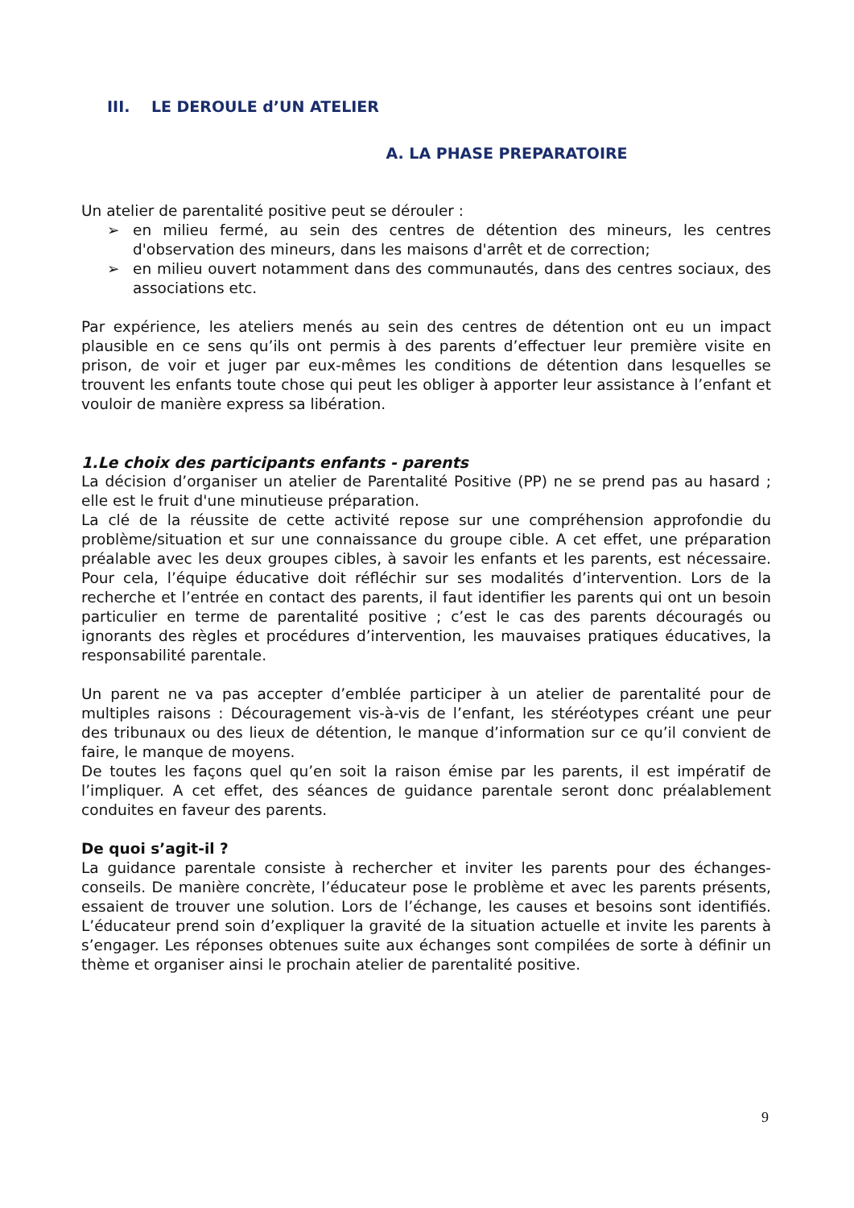III. LE DEROULE d’UN ATELIER
A. LA PHASE PREPARATOIRE
Un atelier de parentalité positive peut se dérouler :
➢ en milieu fermé, au sein des centres de détention des mineurs, les centres d'observation des mineurs, dans les maisons d'arrêt et de correction;
➢ en milieu ouvert notamment dans des communautés, dans des centres sociaux, des associations etc.
Par expérience, les ateliers menés au sein des centres de détention ont eu un impact plausible en ce sens qu’ils ont permis à des parents d’effectuer leur première visite en prison, de voir et juger par eux-mêmes les conditions de détention dans lesquelles se trouvent les enfants toute chose qui peut les obliger à apporter leur assistance à l’enfant et vouloir de manière express sa libération.
1.Le choix des participants enfants - parents
La décision d’organiser un atelier de Parentalité Positive (PP) ne se prend pas au hasard ; elle est le fruit d'une minutieuse préparation.
La clé de la réussite de cette activité repose sur une compréhension approfondie du problème/situation et sur une connaissance du groupe cible. A cet effet, une préparation préalable avec les deux groupes cibles, à savoir les enfants et les parents, est nécessaire. Pour cela, l’équipe éducative doit réfléchir sur ses modalités d’intervention. Lors de la recherche et l’entrée en contact des parents, il faut identifier les parents qui ont un besoin particulier en terme de parentalité positive ; c’est le cas des parents découragés ou ignorants des règles et procédures d’intervention, les mauvaises pratiques éducatives, la responsabilité parentale.
Un parent ne va pas accepter d’emblée participer à un atelier de parentalité pour de multiples raisons : Découragement vis-à-vis de l’enfant, les stéréotypes créant une peur des tribunaux ou des lieux de détention, le manque d’information sur ce qu’il convient de faire, le manque de moyens.
De toutes les façons quel qu’en soit la raison émise par les parents, il est impératif de l’impliquer. A cet effet, des séances de guidance parentale seront donc préalablement conduites en faveur des parents.
De quoi s’agit-il ?
La guidance parentale consiste à rechercher et inviter les parents pour des échanges-conseils. De manière concrète, l’éducateur pose le problème et avec les parents présents, essaient de trouver une solution. Lors de l’échange, les causes et besoins sont identifiés. L’éducateur prend soin d’expliquer la gravité de la situation actuelle et invite les parents à s’engager. Les réponses obtenues suite aux échanges sont compilées de sorte à définir un thème et organiser ainsi le prochain atelier de parentalité positive.
9